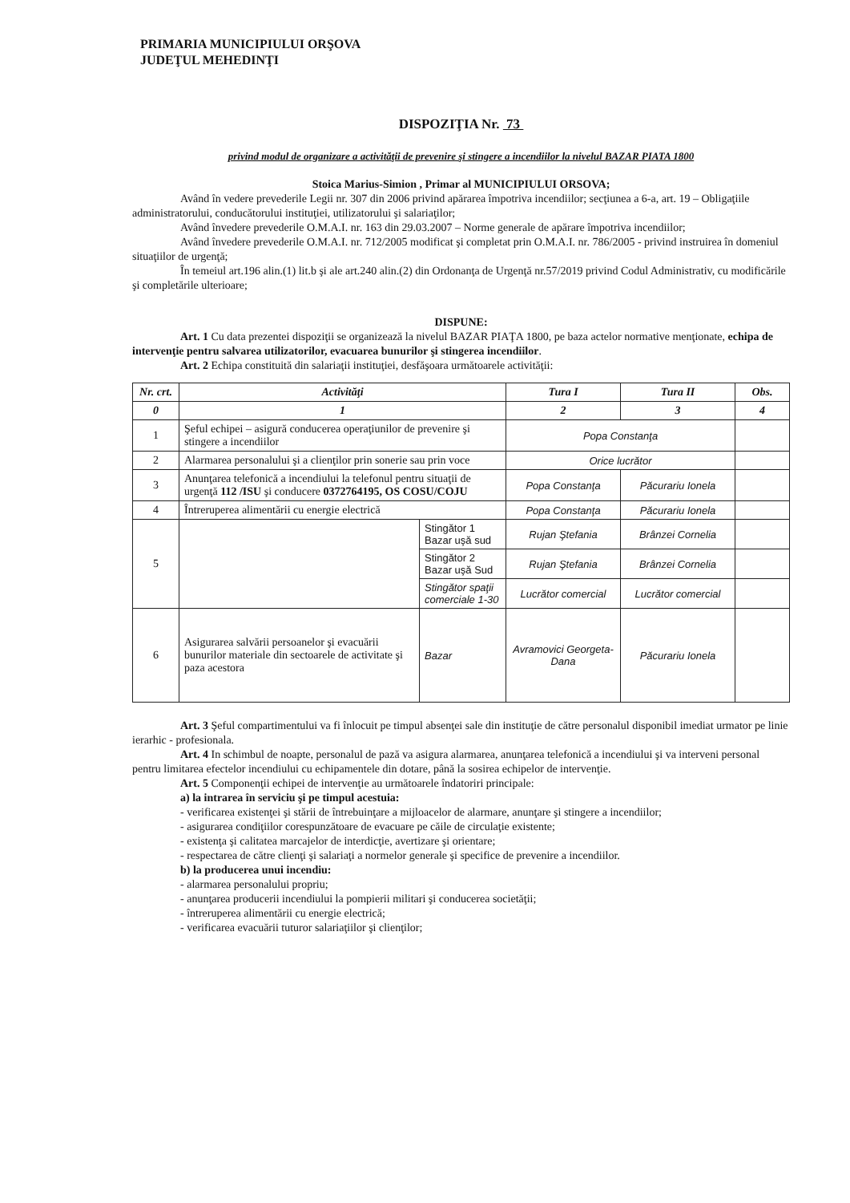PRIMARIA MUNICIPIULUI ORŞOVA
JUDEŢUL MEHEDINŢI
DISPOZIŢIA Nr. 73
privind modul de organizare a activităţii de prevenire şi stingere a incendiilor la nivelul BAZAR PIATA 1800
Stoica Marius-Simion , Primar al MUNICIPIULUI ORSOVA;
Având în vedere prevederile Legii nr. 307 din 2006 privind apărarea împotriva incendiilor; secţiunea a 6-a, art. 19 – Obligaţiile administratorului, conducătorului instituţiei, utilizatorului şi salariaţilor;
Având învedere prevederile O.M.A.I. nr. 163 din 29.03.2007 – Norme generale de apărare împotriva incendiilor;
Având învedere prevederile O.M.A.I. nr. 712/2005 modificat şi completat prin O.M.A.I. nr. 786/2005 - privind instruirea în domeniul situaţiilor de urgenţă;
În temeiul art.196 alin.(1) lit.b şi ale art.240 alin.(2) din Ordonanţa de Urgenţă nr.57/2019 privind Codul Administrativ, cu modificările şi completările ulterioare;
DISPUNE:
Art. 1 Cu data prezentei dispoziţii se organizează la nivelul BAZAR PIAŢA 1800, pe baza actelor normative menţionate, echipa de intervenţie pentru salvarea utilizatorilor, evacuarea bunurilor şi stingerea incendiilor.
Art. 2 Echipa constituită din salariaţii instituţiei, desfăşoara următoarele activităţii:
| Nr. crt. | Activităţi | | Tura I | Tura II | Obs. |
| --- | --- | --- | --- | --- | --- |
| 0 | 1 | | 2 | 3 | 4 |
| 1 | Şeful echipei – asigură conducerea operaţiunilor de prevenire şi stingere a incendiilor | | Popa Constanţa | | |
| 2 | Alarmarea personalului şi a clienţilor prin sonerie sau prin voce | | Orice lucrător | | |
| 3 | Anunţarea telefonică a incendiului la telefonul pentru situaţii de urgenţă 112 /ISU şi conducere 0372764195, OS COSU/COJU | | Popa Constanţa | Păcurariu Ionela | |
| 4 | Întreruperea alimentării cu energie electrică | | Popa Constanţa | Păcurariu Ionela | |
| 5 | | Stingător 1 Bazar uşă sud | Rujan Ştefania | Brânzei Cornelia | |
| | | Stingător 2 Bazar uşă Sud | Rujan Ştefania | Brânzei Cornelia | |
| | | Stingător spaţii comerciale 1-30 | Lucrător comercial | Lucrător comercial | |
| 6 | Asigurarea salvării persoanelor şi evacuării bunurilor materiale din sectoarele de activitate şi paza acestora | Bazar | Avramovici Georgeta-Dana | Păcurariu Ionela | |
Art. 3 Şeful compartimentului va fi înlocuit pe timpul absenţei sale din instituţie de către personalul disponibil imediat urmator pe linie ierarhic - profesionala.
Art. 4 In schimbul de noapte, personalul de pază va asigura alarmarea, anunţarea telefonică a incendiului şi va interveni personal pentru limitarea efectelor incendiului cu echipamentele din dotare, până la sosirea echipelor de intervenţie.
Art. 5 Componenţii echipei de intervenţie au următoarele îndatoriri principale:
a) la intrarea în serviciu şi pe timpul acestuia:
- verificarea existenţei şi stării de întrebuinţare a mijloacelor de alarmare, anunţare şi stingere a incendiilor;
- asigurarea condiţiilor corespunzătoare de evacuare pe căile de circulaţie existente;
- existenţa şi calitatea marcajelor de interdicţie, avertizare şi orientare;
- respectarea de către clienţi şi salariaţi a normelor generale şi specifice de prevenire a incendiilor.
b) la producerea unui incendiu:
- alarmarea personalului propriu;
- anunţarea producerii incendiului la pompierii militari şi conducerea societăţii;
- întreruperea alimentării cu energie electrică;
- verificarea evacuării tuturor salariaţiilor şi clienţilor;